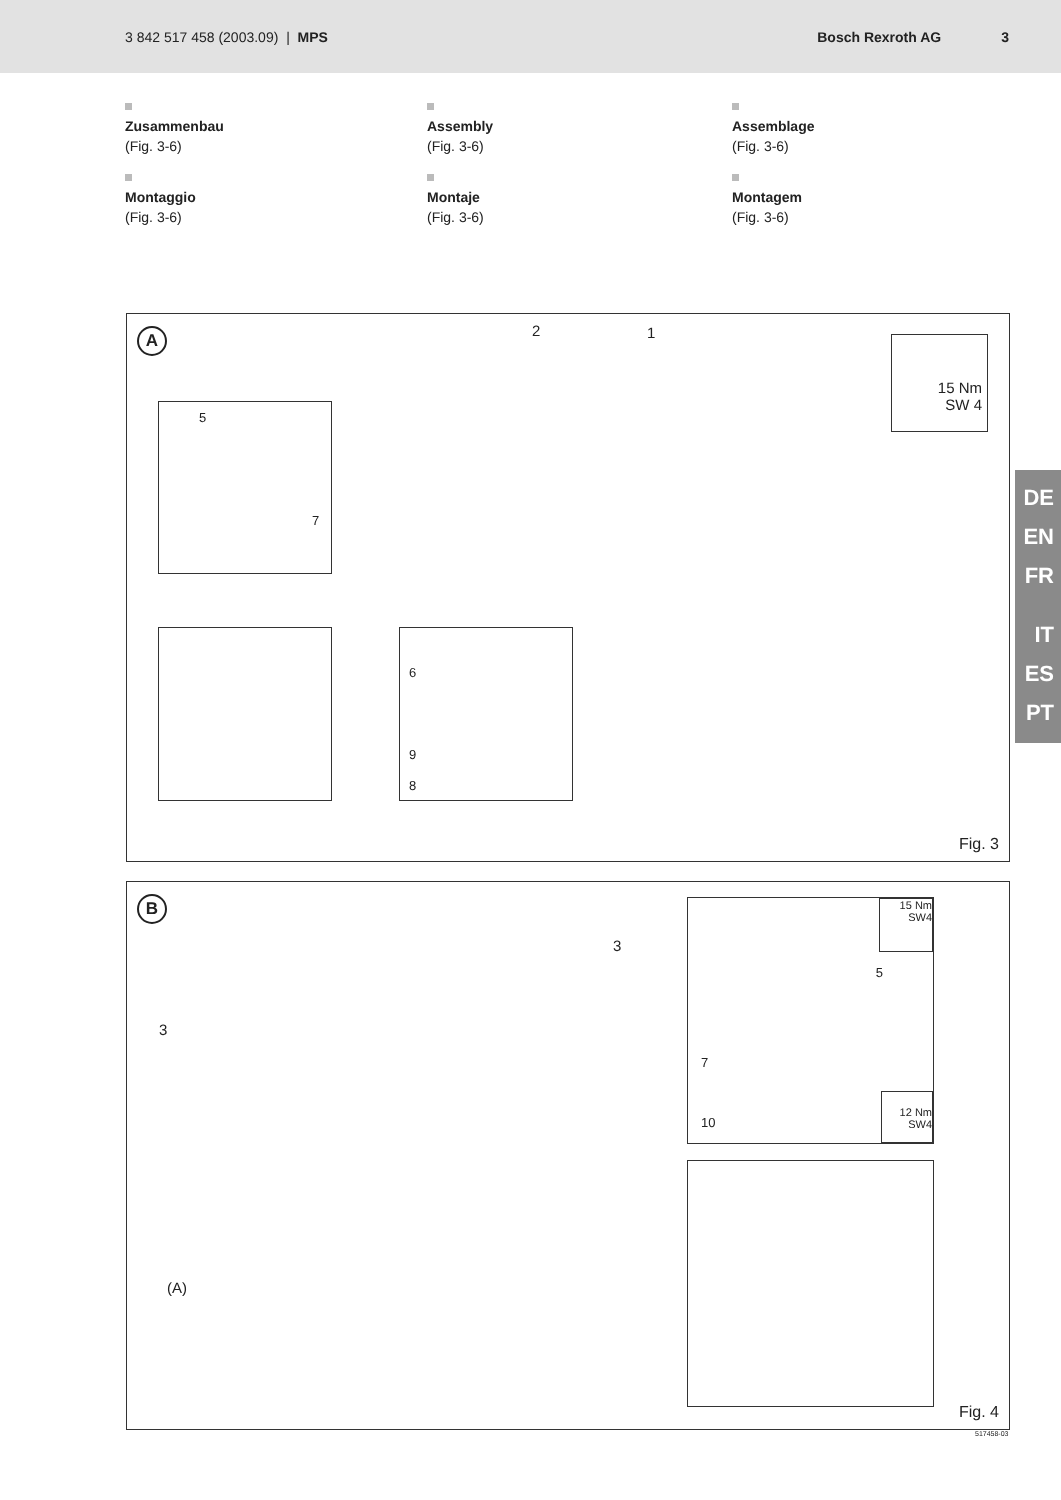3 842 517 458 (2003.09) | MPS Bosch Rexroth AG 3
Zusammenbau
(Fig. 3-6)
Assembly
(Fig. 3-6)
Assemblage
(Fig. 3-6)
Montaggio
(Fig. 3-6)
Montaje
(Fig. 3-6)
Montagem
(Fig. 3-6)
A 2 1
15 Nm
SW 4
5
7
6
9
8
Fig. 3
B
3
3
(A)
5
7
10
15 Nm
SW4
12 Nm
SW4
Fig. 4
517458-03
DE
EN
FR
IT
ES
PT